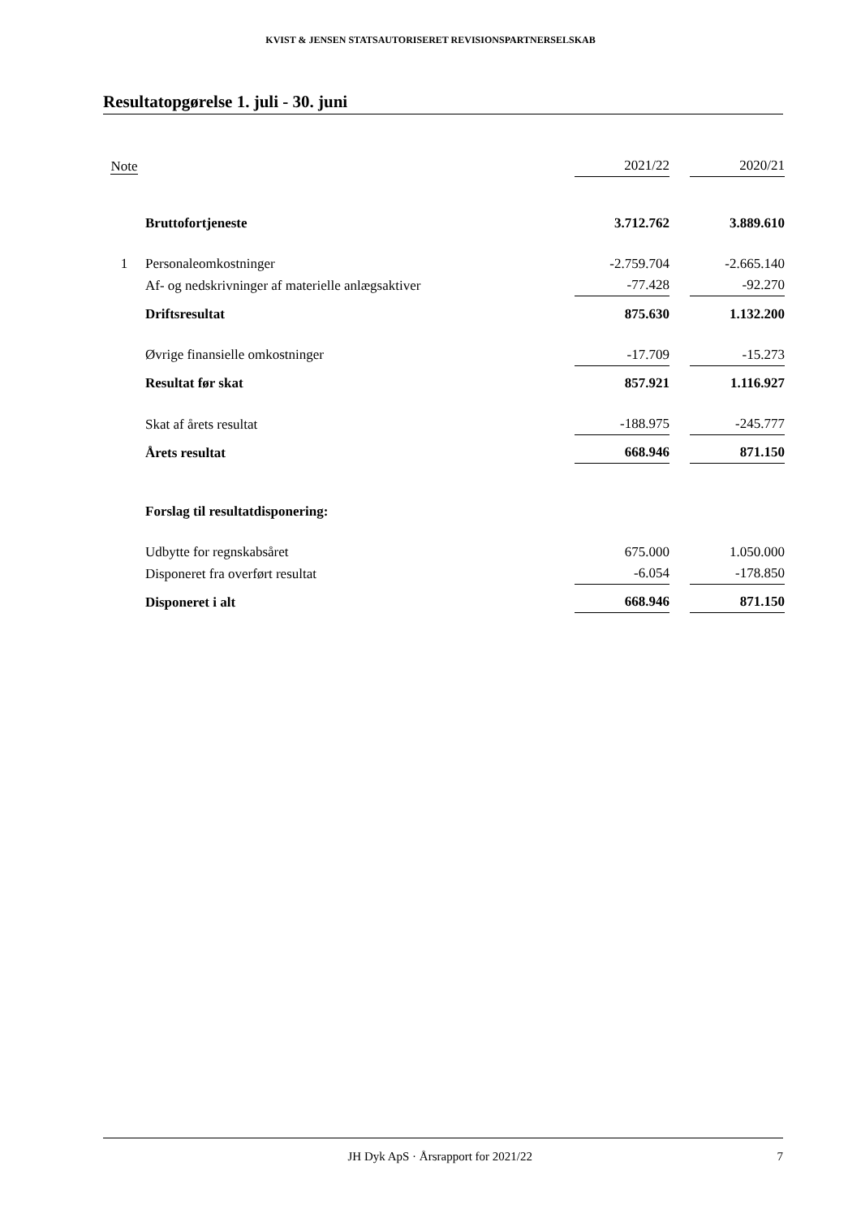KVIST & JENSEN STATSAUTORISERET REVISIONSPARTNERSELSKAB
Resultatopgørelse 1. juli - 30. juni
| Note | | 2021/22 | | 2020/21 |
| | Bruttofortjeneste | 3.712.762 | | 3.889.610 |
| 1 | Personaleomkostninger | -2.759.704 | | -2.665.140 |
| | Af- og nedskrivninger af materielle anlægsaktiver | -77.428 | | -92.270 |
| | Driftsresultat | 875.630 | | 1.132.200 |
| | Øvrige finansielle omkostninger | -17.709 | | -15.273 |
| | Resultat før skat | 857.921 | | 1.116.927 |
| | Skat af årets resultat | -188.975 | | -245.777 |
| | Årets resultat | 668.946 | | 871.150 |
| | Forslag til resultatdisponering: | | | |
| | Udbytte for regnskabsåret | 675.000 | | 1.050.000 |
| | Disponeret fra overført resultat | -6.054 | | -178.850 |
| | Disponeret i alt | 668.946 | | 871.150 |
JH Dyk ApS · Årsrapport for 2021/22 7